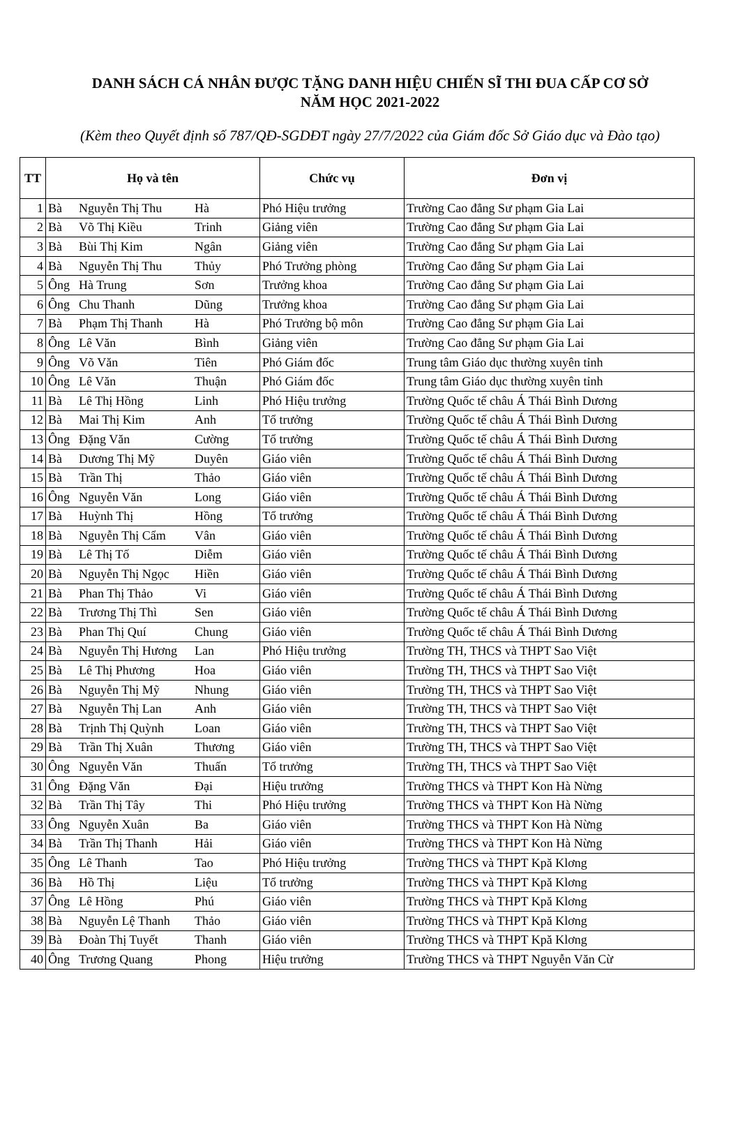DANH SÁCH CÁ NHÂN ĐƯỢC TẶNG DANH HIỆU CHIẾN SĨ THI ĐUA CẤP CƠ SỞ
NĂM HỌC 2021-2022
(Kèm theo Quyết định số 787/QĐ-SGDĐT ngày 27/7/2022 của Giám đốc Sở Giáo dục và Đào tạo)
| TT | Họ và tên | | | Chức vụ | Đơn vị |
| --- | --- | --- | --- | --- | --- |
| 1 | Bà | Nguyễn Thị Thu | Hà | Phó Hiệu trưởng | Trường Cao đẳng Sư phạm Gia Lai |
| 2 | Bà | Võ Thị Kiều | Trinh | Giảng viên | Trường Cao đẳng Sư phạm Gia Lai |
| 3 | Bà | Bùi Thị Kim | Ngân | Giảng viên | Trường Cao đẳng Sư phạm Gia Lai |
| 4 | Bà | Nguyễn Thị Thu | Thủy | Phó Trưởng phòng | Trường Cao đẳng Sư phạm Gia Lai |
| 5 | Ông | Hà Trung | Sơn | Trưởng khoa | Trường Cao đẳng Sư phạm Gia Lai |
| 6 | Ông | Chu Thanh | Dũng | Trưởng khoa | Trường Cao đẳng Sư phạm Gia Lai |
| 7 | Bà | Phạm Thị Thanh | Hà | Phó Trưởng bộ môn | Trường Cao đẳng Sư phạm Gia Lai |
| 8 | Ông | Lê Văn | Bình | Giảng viên | Trường Cao đẳng Sư phạm Gia Lai |
| 9 | Ông | Võ Văn | Tiên | Phó Giám đốc | Trung tâm Giáo dục thường xuyên tỉnh |
| 10 | Ông | Lê Văn | Thuận | Phó Giám đốc | Trung tâm Giáo dục thường xuyên tỉnh |
| 11 | Bà | Lê Thị Hồng | Linh | Phó Hiệu trưởng | Trường Quốc tế châu Á Thái Bình Dương |
| 12 | Bà | Mai Thị Kim | Anh | Tổ trưởng | Trường Quốc tế châu Á Thái Bình Dương |
| 13 | Ông | Đặng Văn | Cường | Tổ trưởng | Trường Quốc tế châu Á Thái Bình Dương |
| 14 | Bà | Dương Thị Mỹ | Duyên | Giáo viên | Trường Quốc tế châu Á Thái Bình Dương |
| 15 | Bà | Trần Thị | Thảo | Giáo viên | Trường Quốc tế châu Á Thái Bình Dương |
| 16 | Ông | Nguyễn Văn | Long | Giáo viên | Trường Quốc tế châu Á Thái Bình Dương |
| 17 | Bà | Huỳnh Thị | Hồng | Tổ trưởng | Trường Quốc tế châu Á Thái Bình Dương |
| 18 | Bà | Nguyễn Thị Cẩm | Vân | Giáo viên | Trường Quốc tế châu Á Thái Bình Dương |
| 19 | Bà | Lê Thị Tố | Diễm | Giáo viên | Trường Quốc tế châu Á Thái Bình Dương |
| 20 | Bà | Nguyễn Thị Ngọc | Hiền | Giáo viên | Trường Quốc tế châu Á Thái Bình Dương |
| 21 | Bà | Phan Thị Thảo | Vi | Giáo viên | Trường Quốc tế châu Á Thái Bình Dương |
| 22 | Bà | Trương Thị Thì | Sen | Giáo viên | Trường Quốc tế châu Á Thái Bình Dương |
| 23 | Bà | Phan Thị Quí | Chung | Giáo viên | Trường Quốc tế châu Á Thái Bình Dương |
| 24 | Bà | Nguyễn Thị Hương | Lan | Phó Hiệu trưởng | Trường TH, THCS và THPT Sao Việt |
| 25 | Bà | Lê Thị Phương | Hoa | Giáo viên | Trường TH, THCS và THPT Sao Việt |
| 26 | Bà | Nguyễn Thị Mỹ | Nhung | Giáo viên | Trường TH, THCS và THPT Sao Việt |
| 27 | Bà | Nguyễn Thị Lan | Anh | Giáo viên | Trường TH, THCS và THPT Sao Việt |
| 28 | Bà | Trịnh Thị Quỳnh | Loan | Giáo viên | Trường TH, THCS và THPT Sao Việt |
| 29 | Bà | Trần Thị Xuân | Thương | Giáo viên | Trường TH, THCS và THPT Sao Việt |
| 30 | Ông | Nguyễn Văn | Thuấn | Tổ trưởng | Trường TH, THCS và THPT Sao Việt |
| 31 | Ông | Đặng Văn | Đại | Hiệu trưởng | Trường THCS và THPT Kon Hà Nừng |
| 32 | Bà | Trần Thị Tây | Thi | Phó Hiệu trưởng | Trường THCS và THPT Kon Hà Nừng |
| 33 | Ông | Nguyễn Xuân | Ba | Giáo viên | Trường THCS và THPT Kon Hà Nừng |
| 34 | Bà | Trần Thị Thanh | Hải | Giáo viên | Trường THCS và THPT Kon Hà Nừng |
| 35 | Ông | Lê Thanh | Tao | Phó Hiệu trưởng | Trường THCS và THPT Kpă Klơng |
| 36 | Bà | Hồ Thị | Liệu | Tổ trưởng | Trường THCS và THPT Kpă Klơng |
| 37 | Ông | Lê Hồng | Phú | Giáo viên | Trường THCS và THPT Kpă Klơng |
| 38 | Bà | Nguyễn Lệ Thanh | Thảo | Giáo viên | Trường THCS và THPT Kpă Klơng |
| 39 | Bà | Đoàn Thị Tuyết | Thanh | Giáo viên | Trường THCS và THPT Kpă Klơng |
| 40 | Ông | Trương Quang | Phong | Hiệu trưởng | Trường THCS và THPT Nguyễn Văn Cừ |